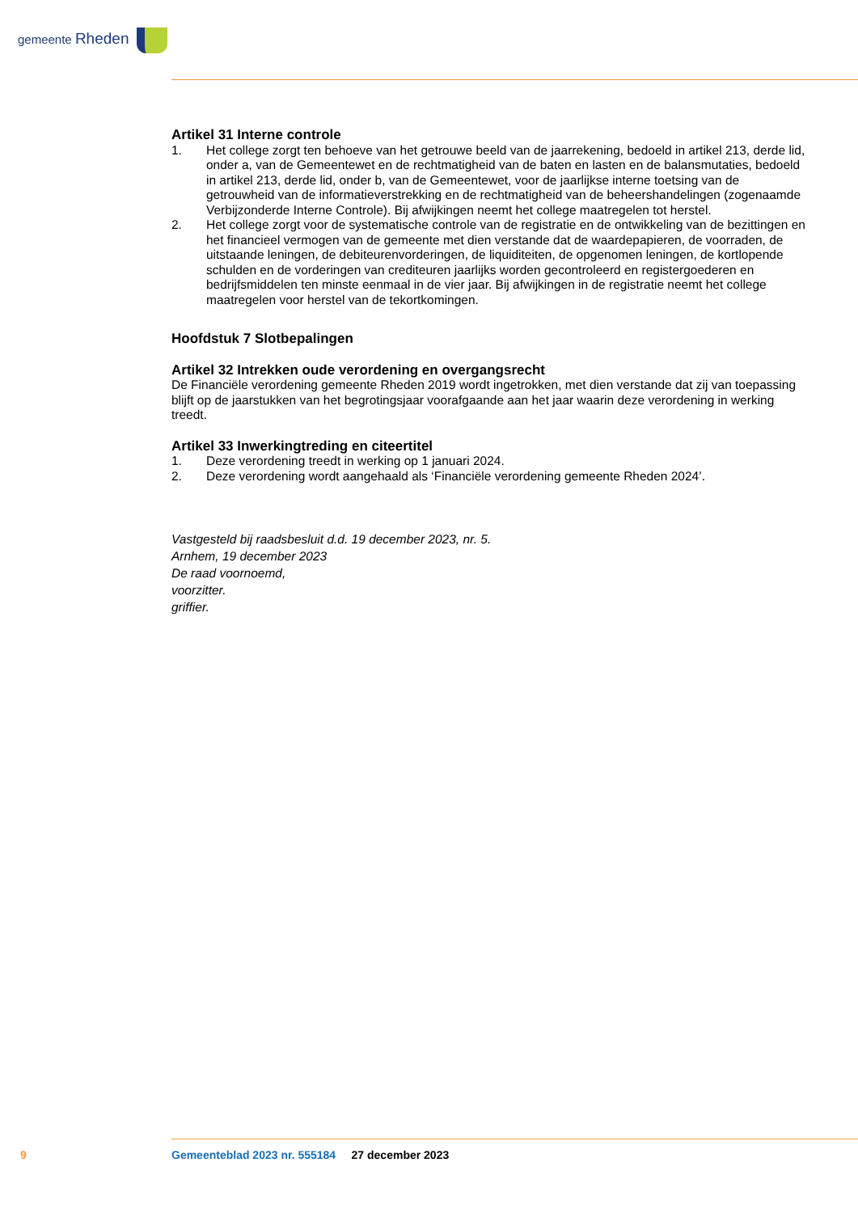gemeente Rheden
Artikel 31 Interne controle
1. Het college zorgt ten behoeve van het getrouwe beeld van de jaarrekening, bedoeld in artikel 213, derde lid, onder a, van de Gemeentewet en de rechtmatigheid van de baten en lasten en de balansmutaties, bedoeld in artikel 213, derde lid, onder b, van de Gemeentewet, voor de jaarlijkse interne toetsing van de getrouwheid van de informatieverstrekking en de rechtmatigheid van de beheershandelingen (zogenaamde Verbijzonderde Interne Controle). Bij afwijkingen neemt het college maatregelen tot herstel.
2. Het college zorgt voor de systematische controle van de registratie en de ontwikkeling van de bezittingen en het financieel vermogen van de gemeente met dien verstande dat de waardepapieren, de voorraden, de uitstaande leningen, de debiteurenvorderingen, de liquiditeiten, de opgenomen leningen, de kortlopende schulden en de vorderingen van crediteuren jaarlijks worden gecontroleerd en registergoederen en bedrijfsmiddelen ten minste eenmaal in de vier jaar. Bij afwijkingen in de registratie neemt het college maatregelen voor herstel van de tekortkomingen.
Hoofdstuk 7 Slotbepalingen
Artikel 32 Intrekken oude verordening en overgangsrecht
De Financiële verordening gemeente Rheden 2019 wordt ingetrokken, met dien verstande dat zij van toepassing blijft op de jaarstukken van het begrotingsjaar voorafgaande aan het jaar waarin deze verordening in werking treedt.
Artikel 33 Inwerkingtreding en citeertitel
1. Deze verordening treedt in werking op 1 januari 2024.
2. Deze verordening wordt aangehaald als ‘Financiële verordening gemeente Rheden 2024’.
Vastgesteld bij raadsbesluit d.d. 19 december 2023, nr. 5.
Arnhem, 19 december 2023
De raad voornoemd,
voorzitter.
griffier.
9
Gemeenteblad 2023 nr. 555184 27 december 2023